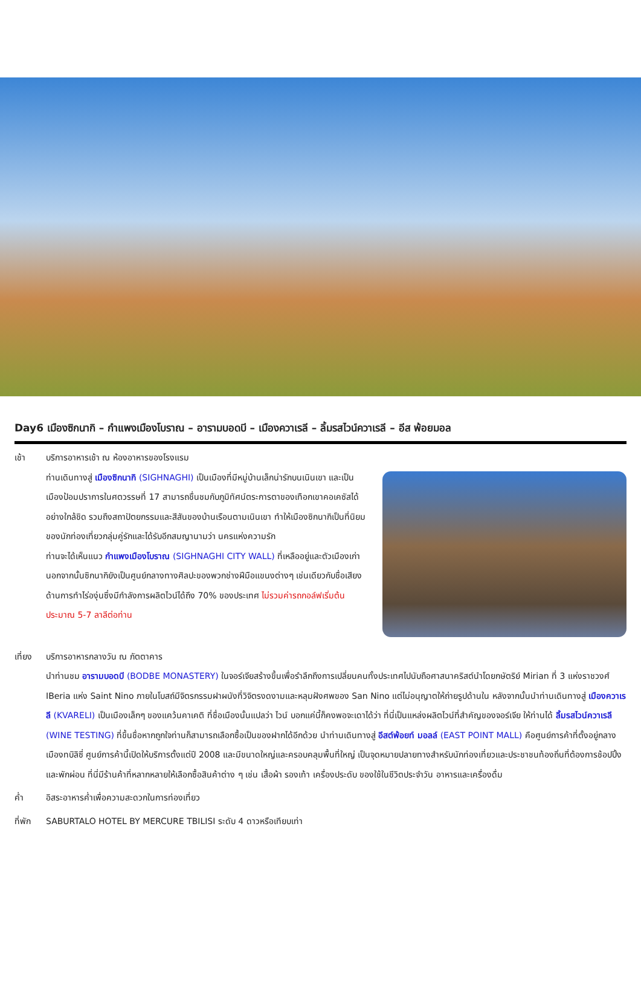Day6 เมืองซิกนากิ – กำแพงเมืองโบราณ – อารามบอดบี – เมืองควาเรลี – ลิ้มรสไวน์ควาเรลี – อีส พ้อยมอล
เช้า บริการอาหารเช้า ณ ห้องอาหารของโรงแรม
ท่านเดินทางสู่ เมืองซิกนากิ (SIGHNAGHI) เป็นเมืองที่มีหมู่บ้านเล็กน่ารักบนเนินเขา และเป็นเมืองป้อมปราการในศตวรรษที่ 17 สามารถชื่นชมกับภูมิทัศน์ตระการตาของเทือกเขาคอเคซัสได้อย่างใกล้ชิด รวมถึงสถาปัตยกรรมและสีสันของบ้านเรือนตามเนินเขา ทำให้เมืองซิกนากิเป็นที่นิยมของนักท่องเที่ยวกลุ่มคู่รักและได้รับอีกสมญานามว่า นครแห่งความรัก
ท่านจะได้เห็นแนว กำแพงเมืองโบราณ (SIGHNAGHI CITY WALL) ที่เหลืออยู่และตัวเมืองเก่า นอกจากนั้นซิกนากิยังเป็นศูนย์กลางทางศิลปะของพวกช่างฝีมือแขนงต่างๆ เช่นเดียวกับชื่อเสียงด้านการทำไร่องุ่นซึ่งมีกำลังการผลิตไวน์ได้ถึง 70% ของประเทศ ไม่รวมค่ารถกอล์ฟเริ่มต้นประมาณ 5-7 ลาลีต่อท่าน
เที่ยง บริการอาหารกลางวัน ณ ภัตตาคาร
นำท่านชม อารามบอดบี (BODBE MONASTERY) ในจอร์เจียสร้างขึ้นเพื่อรำลึกถึงการเปลี่ยนคนทั้งประเทศไปนับถือศาสนาคริสต์นำโดยกษัตริย์ Mirian ที่ 3 แห่งราชวงศ์ IBeria แห่ง Saint Nino ภายในโบสถ์มีจิตรกรรมฝาผนังที่วิจิตรงดงามและหลุมฝังศพของ San Nino แต่ไม่อนุญาตให้ถ่ายรูปด้านใน หลังจากนั้นนำท่านเดินทางสู่ เมืองควาเรลี (KVARELI) เป็นเมืองเล็กๆ ของแคว้นคาเคติ ที่ชื่อเมืองนั้นแปลว่า ไวน์ บอกแค่นี้ก็คงพอจะเดาได้ว่า ที่นี่เป็นแหล่งผลิตไวน์ที่สำคัญของจอร์เจีย ให้ท่านได้ ลิ้มรสไวน์ควาเรลี (WINE TESTING) ที่ขึ้นชื่อหากถูกใจท่านก็สามารถเลือกซื้อเป็นของฝากได้อีกด้วย นำท่านเดินทางสู่ อีสต์พ้อยท์ มอลล์ (EAST POINT MALL) คือศูนย์การค้าที่ตั้งอยู่กลางเมืองทบิลิซี่ ศูนย์การค้านี้เปิดให้บริการตั้งแต่ปี 2008 และมีขนาดใหญ่และครอบคลุมพื้นที่ใหญ่ เป็นจุดหมายปลายทางสำหรับนักท่องเที่ยวและประชาชนท้องถิ่นที่ต้องการช้อปปิ้งและพักผ่อน ที่นี่มีร้านค้าที่หลากหลายให้เลือกซื้อสินค้าต่าง ๆ เช่น เสื้อผ้า รองเท้า เครื่องประดับ ของใช้ในชีวิตประจำวัน อาหารและเครื่องดื่ม
ค่ำ อิสระอาหารค่ำเพื่อความสะดวกในการท่องเที่ยว
ที่พัก SABURTALO HOTEL BY MERCURE TBILISI ระดับ 4 ดาวหรือเทียบเท่า